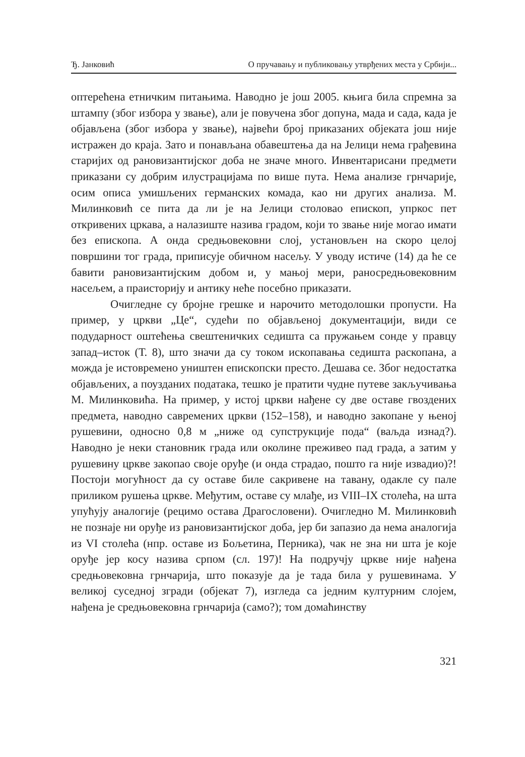Ђ. Јанковић О пручавању и публиковању утврђених места у Србији...
оптерећена етничким питањима. Наводно је још 2005. књига била спремна за штампу (због избора у звање), али је повучена због допуна, мада и сада, када је објављена (због избора у звање), највећи број приказаних објеката још није истражен до краја. Зато и понављана обавештења да на Јелици нема грађевина старијих од рановизантијског доба не значе много. Инвентарисани предмети приказани су добрим илустрацијама по више пута. Нема анализе грнчарије, осим описа умишљених германских комада, као ни других анализа. М. Милинковић се пита да ли је на Јелици столовао епископ, упркос пет откривених цркава, а налазиште назива градом, који то звање није могао имати без епископа. А онда средњовековни слој, установљен на скоро целој површини тог града, приписује обичном насељу. У уводу истиче (14) да ће се бавити рановизантијским добом и, у мањој мери, раносредњовековним насељем, а праисторију и антику неће посебно приказати.
Очигледне су бројне грешке и нарочито методолошки пропусти. На пример, у цркви „Це“, судећи по објављеној документацији, види се подударност оштећења свештеничких седишта са пружањем сонде у правцу запад–исток (Т. 8), што значи да су током ископавања седишта раскопана, а можда је истовремено уништен епископски престо. Дешава се. Због недостатка објављених, а поузданих података, тешко је пратити чудне путеве закључивања М. Милинковића. На пример, у истој цркви нађене су две оставе гвоздених предмета, наводно савремених цркви (152–158), и наводно закопане у њеној рушевини, односно 0,8 м „ниже од супструкције пода“ (ваљда изнад?). Наводно је неки становник града или околине преживео пад града, а затим у рушевину цркве закопао своје оруђе (и онда страдао, пошто га није извадио)?! Постоји могућност да су оставе биле сакривене на тавану, одакле су пале приликом рушења цркве. Међутим, оставе су млађе, из VIII–IX столећа, на шта упућују аналогије (рецимо остава Драгословени). Очигледно М. Милинковић не познаје ни оруђе из рановизантијског доба, јер би запазио да нема аналогија из VI столећа (нпр. оставе из Бољетина, Перника), чак не зна ни шта је које оруђе јер косу назива српом (сл. 197)! На подручју цркве није нађена средњовековна грнчарија, што показује да је тада била у рушевинама. У великој суседној згради (објекат 7), изгледа са једним културним слојем, нађена је средњовековна грнчарија (само?); том домаћинству
321